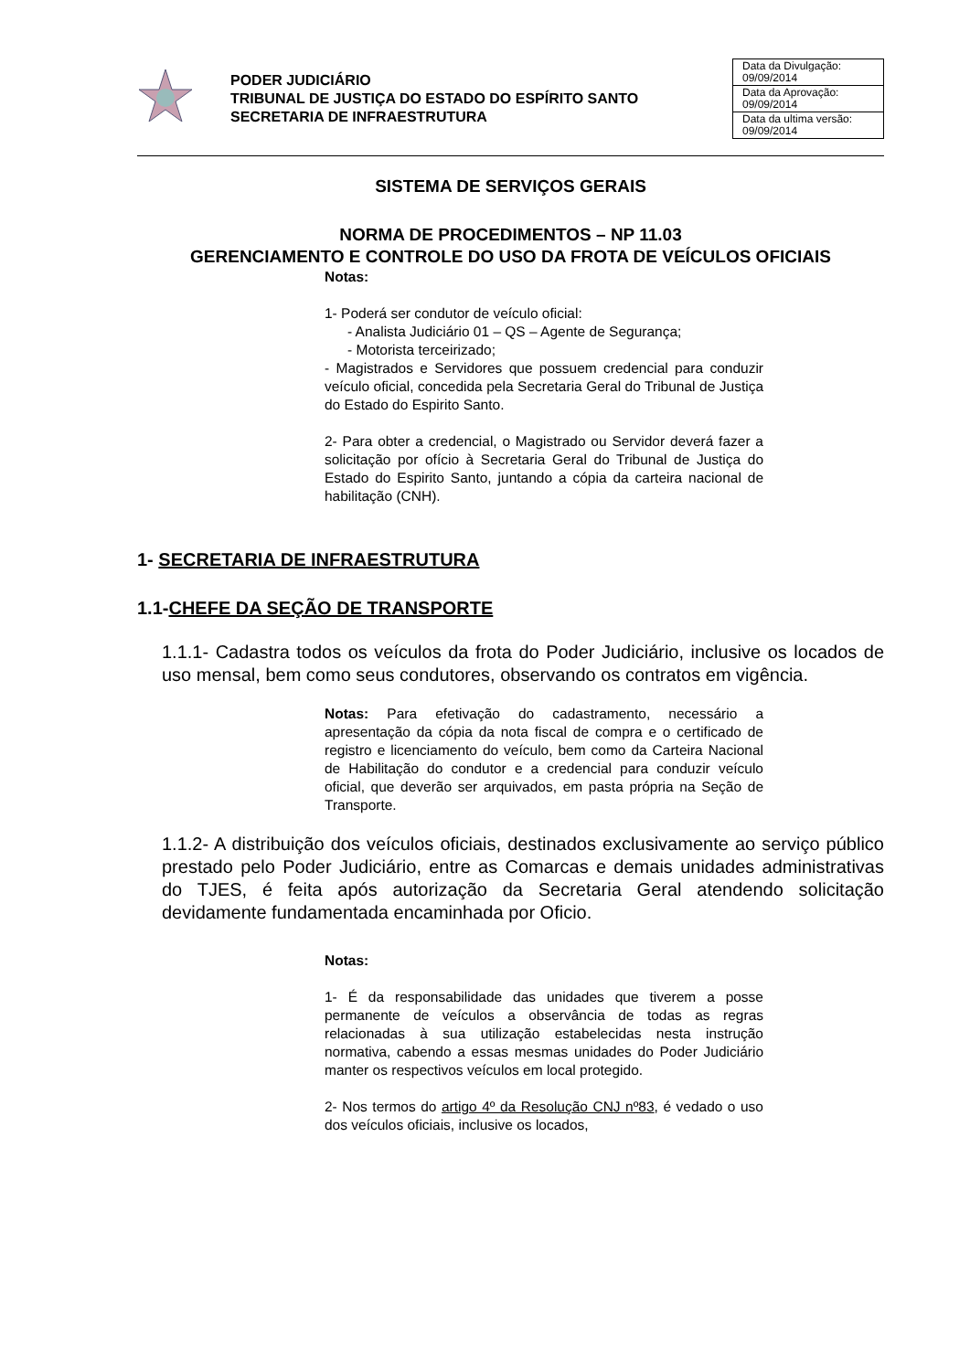PODER JUDICIÁRIO
TRIBUNAL DE JUSTIÇA DO ESTADO DO ESPÍRITO SANTO
SECRETARIA DE INFRAESTRUTURA
| Data da Divulgação: 09/09/2014 |
| Data da Aprovação: 09/09/2014 |
| Data da ultima versão: 09/09/2014 |
SISTEMA DE SERVIÇOS GERAIS
NORMA DE PROCEDIMENTOS – NP 11.03
GERENCIAMENTO E CONTROLE DO USO DA FROTA DE VEÍCULOS OFICIAIS
Notas:
1- Poderá ser condutor de veículo oficial:
- Analista Judiciário 01 – QS – Agente de Segurança;
- Motorista terceirizado;
- Magistrados e Servidores que possuem credencial para conduzir veículo oficial, concedida pela Secretaria Geral do Tribunal de Justiça do Estado do Espirito Santo.
2- Para obter a credencial, o Magistrado ou Servidor deverá fazer a solicitação por ofício à Secretaria Geral do Tribunal de Justiça do Estado do Espirito Santo, juntando a cópia da carteira nacional de habilitação (CNH).
1- SECRETARIA DE INFRAESTRUTURA
1.1-CHEFE DA SEÇÃO DE TRANSPORTE
1.1.1- Cadastra todos os veículos da frota do Poder Judiciário, inclusive os locados de uso mensal, bem como seus condutores, observando os contratos em vigência.
Notas: Para efetivação do cadastramento, necessário a apresentação da cópia da nota fiscal de compra e o certificado de registro e licenciamento do veículo, bem como da Carteira Nacional de Habilitação do condutor e a credencial para conduzir veículo oficial, que deverão ser arquivados, em pasta própria na Seção de Transporte.
1.1.2- A distribuição dos veículos oficiais, destinados exclusivamente ao serviço público prestado pelo Poder Judiciário, entre as Comarcas e demais unidades administrativas do TJES, é feita após autorização da Secretaria Geral atendendo solicitação devidamente fundamentada encaminhada por Oficio.
Notas:
1- É da responsabilidade das unidades que tiverem a posse permanente de veículos a observância de todas as regras relacionadas à sua utilização estabelecidas nesta instrução normativa, cabendo a essas mesmas unidades do Poder Judiciário manter os respectivos veículos em local protegido.
2- Nos termos do artigo 4º da Resolução CNJ nº83, é vedado o uso dos veículos oficiais, inclusive os locados,